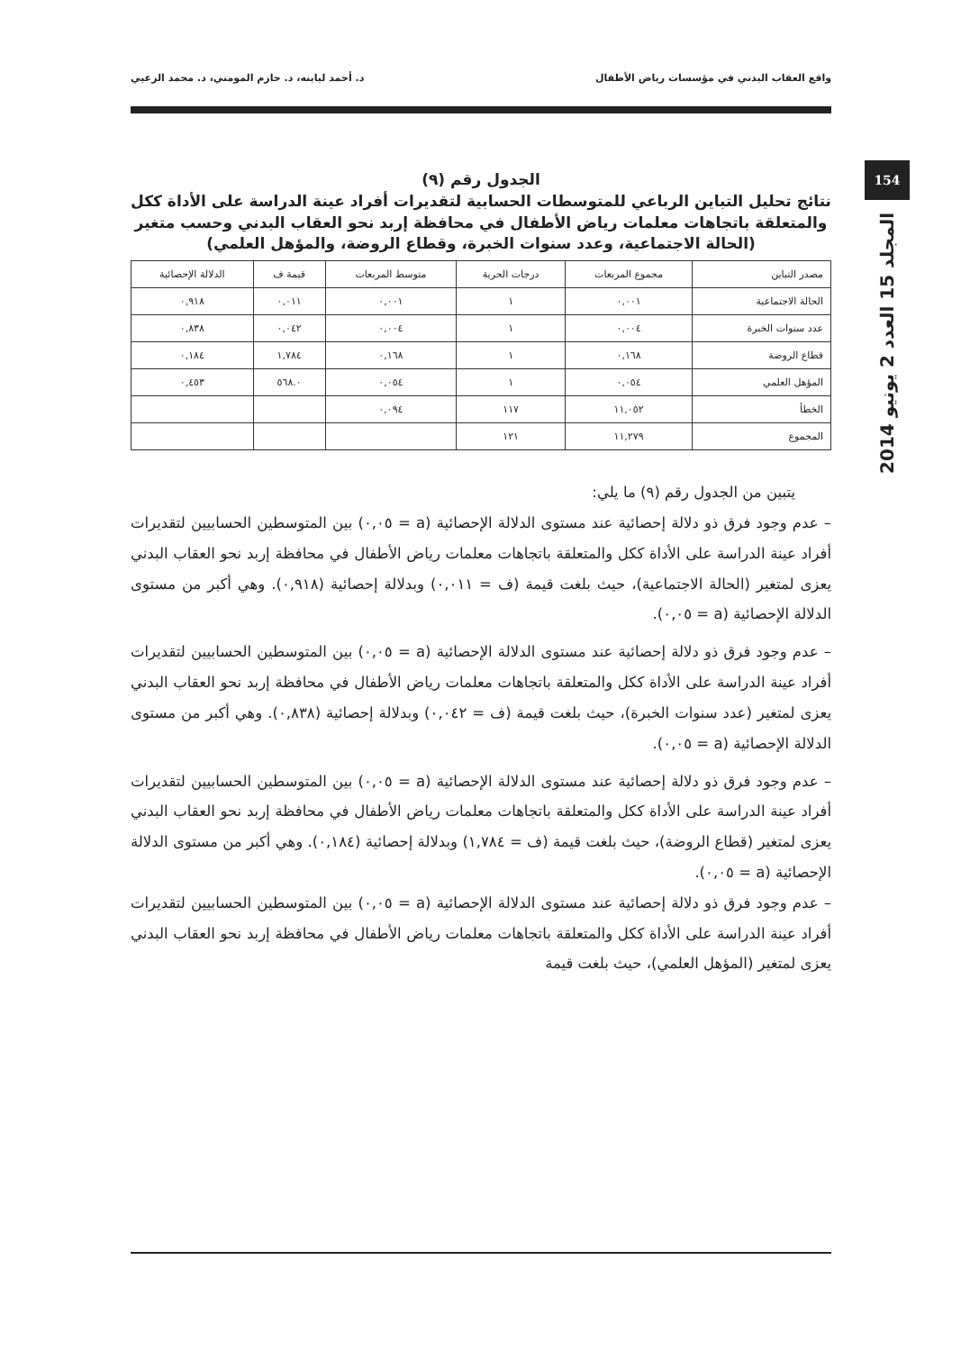واقع العقاب البدني في مؤسسات رياض الأطفال د. أحمد لبابنه، د. حازم المومني، د. محمد الزعبي
154
المجلد 15 العدد 2 يونيو 2014
الجدول رقم (٩)
نتائج تحليل التباين الرباعي للمتوسطات الحسابية لتقديرات أفراد عينة الدراسة على الأداة ككل والمتعلقة باتجاهات معلمات رياض الأطفال في محافظة إربد نحو العقاب البدني وحسب متغير (الحالة الاجتماعية، وعدد سنوات الخبرة، وقطاع الروضة، والمؤهل العلمي)
| مصدر التباين | مجموع المربعات | درجات الحرية | متوسط المربعات | قيمة ف | الدلالة الإحصائية |
| --- | --- | --- | --- | --- | --- |
| الحالة الاجتماعية | ٠,٠٠١ | ١ | ٠,٠٠١ | ٠,٠١١ | ٠,٩١٨ |
| عدد سنوات الخبرة | ٠,٠٠٤ | ١ | ٠,٠٠٤ | ٠,٠٤٢ | ٠,٨٣٨ |
| قطاع الروضة | ٠,١٦٨ | ١ | ٠,١٦٨ | ١,٧٨٤ | ٠,١٨٤ |
| المؤهل العلمي | ٠,٠٥٤ | ١ | ٠,٠٥٤ | ٥٦٨.٠ | ٠,٤٥٣ |
| الخطأ | ١١,٠٥٢ | ١١٧ | ٠,٠٩٤ | | |
| المجموع | ١١,٢٧٩ | ١٢١ | | | |
يتبين من الجدول رقم (٩) ما يلي:
– عدم وجود فرق ذو دلالة إحصائية عند مستوى الدلالة الإحصائية (a = ٠,٠٥) بين المتوسطين الحسابيين لتقديرات أفراد عينة الدراسة على الأداة ككل والمتعلقة باتجاهات معلمات رياض الأطفال في محافظة إربد نحو العقاب البدني يعزى لمتغير (الحالة الاجتماعية)، حيث بلغت قيمة (ف = ٠,٠١١) وبدلالة إحصائية (٠,٩١٨). وهي أكبر من مستوى الدلالة الإحصائية (a = ٠,٠٥).
– عدم وجود فرق ذو دلالة إحصائية عند مستوى الدلالة الإحصائية (a = ٠,٠٥) بين المتوسطين الحسابيين لتقديرات أفراد عينة الدراسة على الأداة ككل والمتعلقة باتجاهات معلمات رياض الأطفال في محافظة إربد نحو العقاب البدني يعزى لمتغير (عدد سنوات الخبرة)، حيث بلغت قيمة (ف = ٠,٠٤٢) وبدلالة إحصائية (٠,٨٣٨). وهي أكبر من مستوى الدلالة الإحصائية (a = ٠,٠٥).
– عدم وجود فرق ذو دلالة إحصائية عند مستوى الدلالة الإحصائية (a = ٠,٠٥) بين المتوسطين الحسابيين لتقديرات أفراد عينة الدراسة على الأداة ككل والمتعلقة باتجاهات معلمات رياض الأطفال في محافظة إربد نحو العقاب البدني يعزى لمتغير (قطاع الروضة)، حيث بلغت قيمة (ف = ١,٧٨٤) وبدلالة إحصائية (٠,١٨٤). وهي أكبر من مستوى الدلالة الإحصائية (a = ٠,٠٥).
– عدم وجود فرق ذو دلالة إحصائية عند مستوى الدلالة الإحصائية (a = ٠,٠٥) بين المتوسطين الحسابيين لتقديرات أفراد عينة الدراسة على الأداة ككل والمتعلقة باتجاهات معلمات رياض الأطفال في محافظة إربد نحو العقاب البدني يعزى لمتغير (المؤهل العلمي)، حيث بلغت قيمة